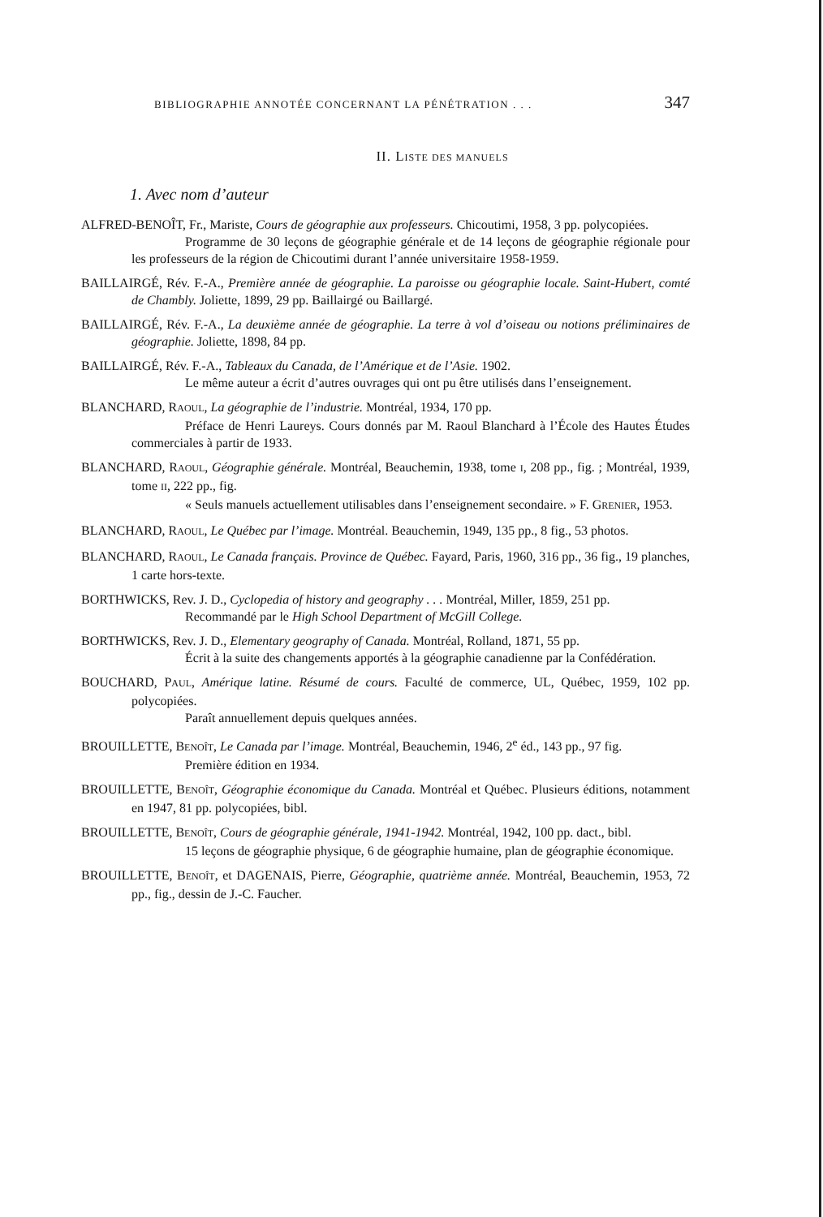BIBLIOGRAPHIE ANNOTÉE CONCERNANT LA PÉNÉTRATION . . . 347
II. LISTE DES MANUELS
1. Avec nom d’auteur
ALFRED-BENOÎT, Fr., Mariste, Cours de géographie aux professeurs. Chicoutimi, 1958, 3 pp. polycopiées.
Programme de 30 leçons de géographie générale et de 14 leçons de géographie régionale pour les professeurs de la région de Chicoutimi durant l’année universitaire 1958-1959.
BAILLAIRGÉ, Rév. F.-A., Première année de géographie. La paroisse ou géographie locale. Saint-Hubert, comté de Chambly. Joliette, 1899, 29 pp. Baillairgé ou Baillargé.
BAILLAIRGÉ, Rév. F.-A., La deuxième année de géographie. La terre à vol d’oiseau ou notions préliminaires de géographie. Joliette, 1898, 84 pp.
BAILLAIRGÉ, Rév. F.-A., Tableaux du Canada, de l’Amérique et de l’Asie. 1902.
Le même auteur a écrit d’autres ouvrages qui ont pu être utilisés dans l’enseignement.
BLANCHARD, RAOUL, La géographie de l’industrie. Montréal, 1934, 170 pp.
Préface de Henri Laureys. Cours donnés par M. Raoul Blanchard à l’École des Hautes Études commerciales à partir de 1933.
BLANCHARD, RAOUL, Géographie générale. Montréal, Beauchemin, 1938, tome I, 208 pp., fig. ; Montréal, 1939, tome II, 222 pp., fig.
« Seuls manuels actuellement utilisables dans l’enseignement secondaire. » F. GRENIER, 1953.
BLANCHARD, RAOUL, Le Québec par l’image. Montréal. Beauchemin, 1949, 135 pp., 8 fig., 53 photos.
BLANCHARD, RAOUL, Le Canada français. Province de Québec. Fayard, Paris, 1960, 316 pp., 36 fig., 19 planches, 1 carte hors-texte.
BORTHWICKS, Rev. J. D., Cyclopedia of history and geography . . . Montréal, Miller, 1859, 251 pp.
Recommandé par le High School Department of McGill College.
BORTHWICKS, Rev. J. D., Elementary geography of Canada. Montréal, Rolland, 1871, 55 pp.
Écrit à la suite des changements apportés à la géographie canadienne par la Confédération.
BOUCHARD, PAUL, Amérique latine. Résumé de cours. Faculté de commerce, UL, Québec, 1959, 102 pp. polycopiées.
Paraît annuellement depuis quelques années.
BROUILLETTE, BENOÎT, Le Canada par l’image. Montréal, Beauchemin, 1946, 2<sup>e</sup> éd., 143 pp., 97 fig.
Première édition en 1934.
BROUILLETTE, BENOÎT, Géographie économique du Canada. Montréal et Québec. Plusieurs éditions, notamment en 1947, 81 pp. polycopiées, bibl.
BROUILLETTE, BENOÎT, Cours de géographie générale, 1941-1942. Montréal, 1942, 100 pp. dact., bibl.
15 leçons de géographie physique, 6 de géographie humaine, plan de géographie économique.
BROUILLETTE, BENOÎT, et DAGENAIS, Pierre, Géographie, quatrième année. Montréal, Beauchemin, 1953, 72 pp., fig., dessin de J.-C. Faucher.